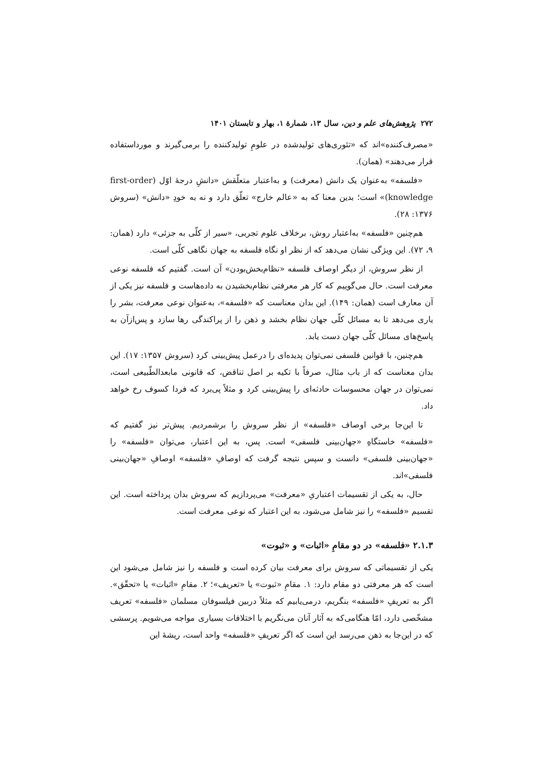۲۷۲ پژوهش‌های علم و دین، سال ۱۳، شمارهٔ ۱، بهار و تابستان ۱۴۰۱
«مصرف‌کننده»اند که «تئوری‌های تولیدشده در علومِ تولیدکننده را برمی‌گیرند و مورداستفاده قرار می‌دهند» (همان).
«فلسفه» به‌عنوان یک دانش (معرفت) و به‌اعتبار متعلّقش «دانشِ درجهٔ اوّل (first-order knowledge)» است؛ بدین معنا که به «عالم خارج» تعلّق دارد و نه به خودِ «دانش» (سروش ۱۳۷۶: ۲۸).
هم‌چنین «فلسفه» به‌اعتبار روش، برخلاف علوم تجربی، «سیر از کلّی به جزئی» دارد (همان: ۹، ۷۲). این ویژگی نشان می‌دهد که از نظر او نگاه فلسفه به جهان نگاهی کلّی است.
از نظر سروش، از دیگر اوصاف فلسفه «نظام‌بخش‌بودن» آن است. گفتیم که فلسفه نوعی معرفت است. حال می‌گوییم که کار هر معرفتی نظام‌بخشیدن به داده‌هاست و فلسفه نیز یکی از آن معارف است (همان: ۱۴۹). این بدان معناست که «فلسفه»، به‌عنوان نوعی معرفت، بشر را یاری می‌دهد تا به مسائل کلّی جهان نظام بخشد و ذهن را از پراکندگی رها سازد و پس‌ازآن به پاسخ‌های مسائل کلّی جهان دست یابد.
هم‌چنین، با قوانین فلسفی نمی‌توان پدیده‌ای را درعمل پیش‌بینی کرد (سروش ۱۳۵۷: ۱۷). این بدان معناست که از باب مثال، صرفاً با تکیه بر اصل تناقض، که قانونی مابعدالطّبیعی است، نمی‌توان در جهان محسوسات حادثه‌ای را پیش‌بینی کرد و مثلاً پی‌برد که فردا کسوف رخ خواهد داد.
تا این‌جا برخی اوصاف «فلسفه» از نظر سروش را برشمردیم. پیش‌تر نیز گفتیم که «فلسفه» خاستگاهِ «جهان‌بینی فلسفی» است. پس، به این اعتبار، می‌توان «فلسفه» را «جهان‌بینی فلسفی» دانست و سپس نتیجه گرفت که اوصافِ «فلسفه» اوصافِ «جهان‌بینی فلسفی»اند.
حال، به یکی از تقسیمات اعتباریِ «معرفت» می‌پردازیم که سروش بدان پرداخته است. این تقسیم «فلسفه» را نیز شامل می‌شود، به این اعتبار که نوعی معرفت است.
۲.۱.۳ «فلسفه» در دو مقامِ «اثبات» و «ثبوت»
یکی از تقسیماتی که سروش برای معرفت بیان کرده است و فلسفه را نیز شامل می‌شود این است که هر معرفتی دو مقام دارد: ۱. مقامِ «ثبوت» یا «تعریف»؛ ۲. مقامِ «اثبات» یا «تحقّق». اگر به تعریفِ «فلسفه» بنگریم، درمی‌یابیم که مثلاً دربین فیلسوفان مسلمان «فلسفه» تعریف مشخّصی دارد، امّا هنگامی‌که به آثار آنان می‌نگریم با اختلافات بسیاری مواجه می‌شویم. پرسشی که در این‌جا به ذهن می‌رسد این است که اگر تعریفِ «فلسفه» واحد است، ریشهٔ این